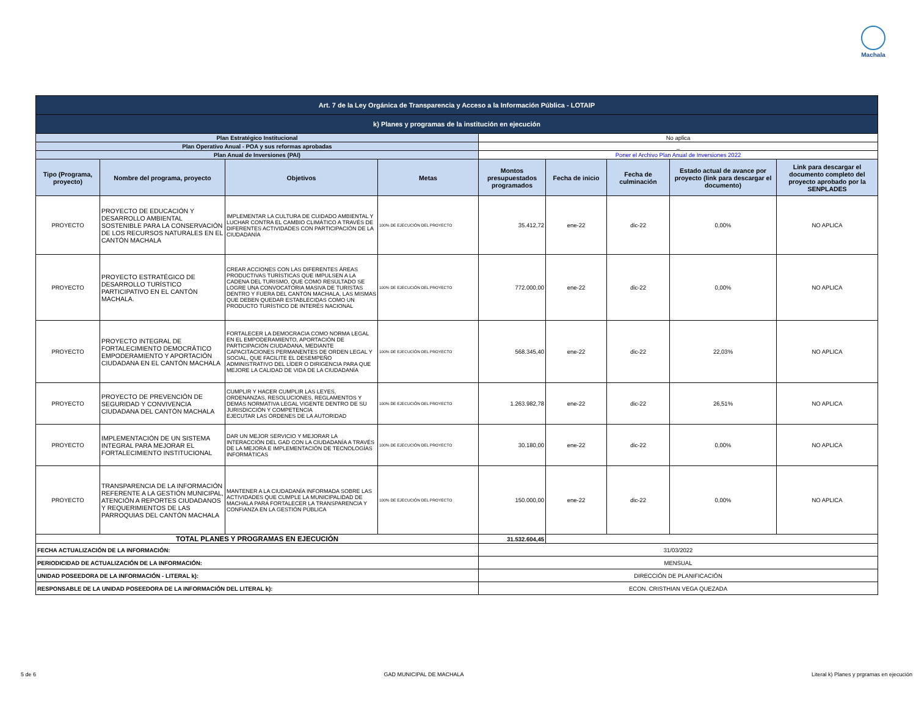Machala
| Art. 7 de la Ley Orgánica de Transparencia y Acceso a la Información Pública - LOTAIP | | | | | | | | |
| k) Planes y programas de la institución en ejecución | | | | | | | | |
| Plan Estratégico Institucional | | | | No aplica | | | | |
| Plan Operativo Anual - POA y sus reformas aprobadas | | | | _ | | | | |
| Plan Anual de Inversiones (PAI) | | | | Poner el Archivo Plan Anual de Inversiones 2022 | | | | |
| Tipo (Programa, proyecto) | Nombre del programa, proyecto | Objetivos | Metas | Montos presupuestados programados | Fecha de inicio | Fecha de culminación | Estado actual de avance por proyecto (link para descargar el documento) | Link para descargar el documento completo del proyecto aprobado por la SENPLADES |
| PROYECTO | PROYECTO DE EDUCACIÓN Y DESARROLLO AMBIENTAL SOSTENIBLE PARA LA CONSERVACIÓN DE LOS RECURSOS NATURALES EN EL CANTÓN MACHALA | IMPLEMENTAR LA CULTURA DE CUIDADO AMBIENTAL Y LUCHAR CONTRA EL CAMBIO CLIMÁTICO A TRAVÉS DE DIFERENTES ACTIVIDADES CON PARTICIPACIÓN DE LA CIUDADANÍA | 100% DE EJECUCIÓN DEL PROYECTO | 35.412,72 | ene-22 | dic-22 | 0,00% | NO APLICA |
| PROYECTO | PROYECTO ESTRATÉGICO DE DESARROLLO TURÍSTICO PARTICIPATIVO EN EL CANTÓN MACHALA. | CREAR ACCIONES CON LAS DIFERENTES ÁREAS PRODUCTIVAS TURÍSTICAS QUE IMPULSEN A LA CADENA DEL TURISMO, QUE COMO RESULTADO SE LOGRE UNA CONVOCATORIA MASIVA DE TURISTAS DENTRO Y FUERA DEL CANTÓN MACHALA, LAS MISMAS QUE DEBEN QUEDAR ESTABLECIDAS COMO UN PRODUCTO TURÍSTICO DE INTERÉS NACIONAL | 100% DE EJECUCIÓN DEL PROYECTO | 772.000,00 | ene-22 | dic-22 | 0,00% | NO APLICA |
| PROYECTO | PROYECTO INTEGRAL DE FORTALECIMIENTO DEMOCRÁTICO EMPODERAMIENTO Y APORTACIÓN CIUDADANA EN EL CANTÓN MACHALA | FORTALECER LA DEMOCRACIA COMO NORMA LEGAL EN EL EMPODERAMIENTO, APORTACIÓN DE PARTICIPACIÓN CIUDADANA, MEDIANTE CAPACITACIONES PERMANENTES DE ORDEN LEGAL Y SOCIAL, QUE FACILITE EL DESEMPEÑO ADMINISTRATIVO DEL LÍDER O DIRIGENCIA PARA QUE MEJORE LA CALIDAD DE VIDA DE LA CIUDADANÍA | 100% DE EJECUCIÓN DEL PROYECTO | 568.345,40 | ene-22 | dic-22 | 22,03% | NO APLICA |
| PROYECTO | PROYECTO DE PREVENCIÓN DE SEGURIDAD Y CONVIVENCIA CIUDADANA DEL CANTÓN MACHALA | CUMPLIR Y HACER CUMPLIR LAS LEYES, ORDENANZAS, RESOLUCIONES, REGLAMENTOS Y DEMÁS NORMATIVA LEGAL VIGENTE DENTRO DE SU JURISDICCIÓN Y COMPETENCIA EJECUTAR LAS ÓRDENES DE LA AUTORIDAD | 100% DE EJECUCIÓN DEL PROYECTO | 1.263.982,78 | ene-22 | dic-22 | 26,51% | NO APLICA |
| PROYECTO | IMPLEMENTACIÓN DE UN SISTEMA INTEGRAL PARA MEJORAR EL FORTALECIMIENTO INSTITUCIONAL | DAR UN MEJOR SERVICIO Y MEJORAR LA INTERACCIÓN DEL GAD CON LA CIUDADANÍA A TRAVÉS DE LA MEJORA E IMPLEMENTACIÓN DE TECNOLOGÍAS INFORMÁTICAS | 100% DE EJECUCIÓN DEL PROYECTO | 30.180,00 | ene-22 | dic-22 | 0,00% | NO APLICA |
| PROYECTO | TRANSPARENCIA DE LA INFORMACIÓN REFERENTE A LA GESTIÓN MUNICIPAL, ATENCIÓN A REPORTES CIUDADANOS Y REQUERIMIENTOS DE LAS PARROQUIAS DEL CANTÓN MACHALA | MANTENER A LA CIUDADANÍA INFORMADA SOBRE LAS ACTIVIDADES QUE CUMPLE LA MUNICIPALIDAD DE MACHALA PARA FORTALECER LA TRANSPARENCIA Y CONFIANZA EN LA GESTIÓN PÚBLICA | 100% DE EJECUCIÓN DEL PROYECTO | 150.000,00 | ene-22 | dic-22 | 0,00% | NO APLICA |
| TOTAL PLANES Y PROGRAMAS EN EJECUCIÓN | | | | 31.532.604,45 | | | | |
| FECHA ACTUALIZACIÓN DE LA INFORMACIÓN: | | | | 31/03/2022 | | | | |
| PERIODICIDAD DE ACTUALIZACIÓN DE LA INFORMACIÓN: | | | | MENSUAL | | | | |
| UNIDAD POSEEDORA DE LA INFORMACIÓN - LITERAL k): | | | | DIRECCIÓN DE PLANIFICACIÓN | | | | |
| RESPONSABLE DE LA UNIDAD POSEEDORA DE LA INFORMACIÓN DEL LITERAL k): | | | | ECON. CRISTHIAN VEGA QUEZADA | | | | |
5 de 6 GAD MUNICIPAL DE MACHALA Literal k) Planes y prgramas en ejecución